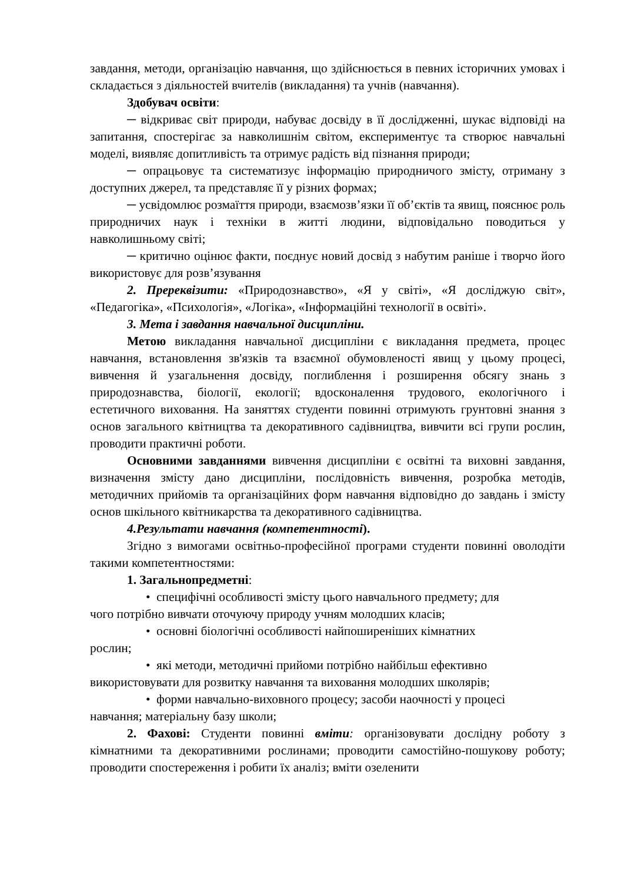завдання, методи, організацію навчання, що здійснюється в певних історичних умовах і складається з діяльностей вчителів (викладання) та учнів (навчання).
Здобувач освіти:
─ відкриває світ природи, набуває досвіду в її дослідженні, шукає відповіді на запитання, спостерігає за навколишнім світом, експериментує та створює навчальні моделі, виявляє допитливість та отримує радість від пізнання природи;
─ опрацьовує та систематизує інформацію природничого змісту, отриману з доступних джерел, та представляє її у різних формах;
─ усвідомлює розмаїття природи, взаємозв’язки її об’єктів та явищ, пояснює роль природничих наук і техніки в житті людини, відповідально поводиться у навколишньому світі;
─ критично оцінює факти, поєднує новий досвід з набутим раніше і творчо його використовує для розв’язування
2. Пререквізити: «Природознавство», «Я у світі», «Я досліджую світ», «Педагогіка», «Психологія», «Логіка», «Інформаційні технології в освіті».
3. Мета і завдання навчальної дисципліни.
Метою викладання навчальної дисципліни є викладання предмета, процес навчання, встановлення зв'язків та взаємної обумовленості явищ у цьому процесі, вивчення й узагальнення досвіду, поглиблення і розширення обсягу знань з природознавства, біології, екології; вдосконалення трудового, екологічного і естетичного виховання. На заняттях студенти повинні отримують грунтовні знання з основ загального квітництва та декоративного садівництва, вивчити всі групи рослин, проводити практичні роботи.
Основними завданнями вивчення дисципліни є освітні та виховні завдання, визначення змісту дано дисципліни, послідовність вивчення, розробка методів, методичних прийомів та організаційних форм навчання відповідно до завдань і змісту основ шкільного квітникарства та декоративного садівництва.
4.Результати навчання (компетентності).
Згідно з вимогами освітньо-професійної програми студенти повинні оволодіти такими компетентностями:
1. Загальнопредметні:
• специфічні особливості змісту цього навчального предмету; для
чого потрібно вивчати оточуючу природу учням молодших класів;
• основні біологічні особливості найпоширеніших кімнатних
рослин;
• які методи, методичні прийоми потрібно найбільш ефективно
використовувати для розвитку навчання та виховання молодших школярів;
• форми навчально-виховного процесу; засоби наочності у процесі
навчання; матеріальну базу школи;
2. Фахові: Студенти повинні вміти: організовувати дослідну роботу з кімнатними та декоративними рослинами; проводити самостійно-пошукову роботу; проводити спостереження і робити їх аналіз; вміти озеленити